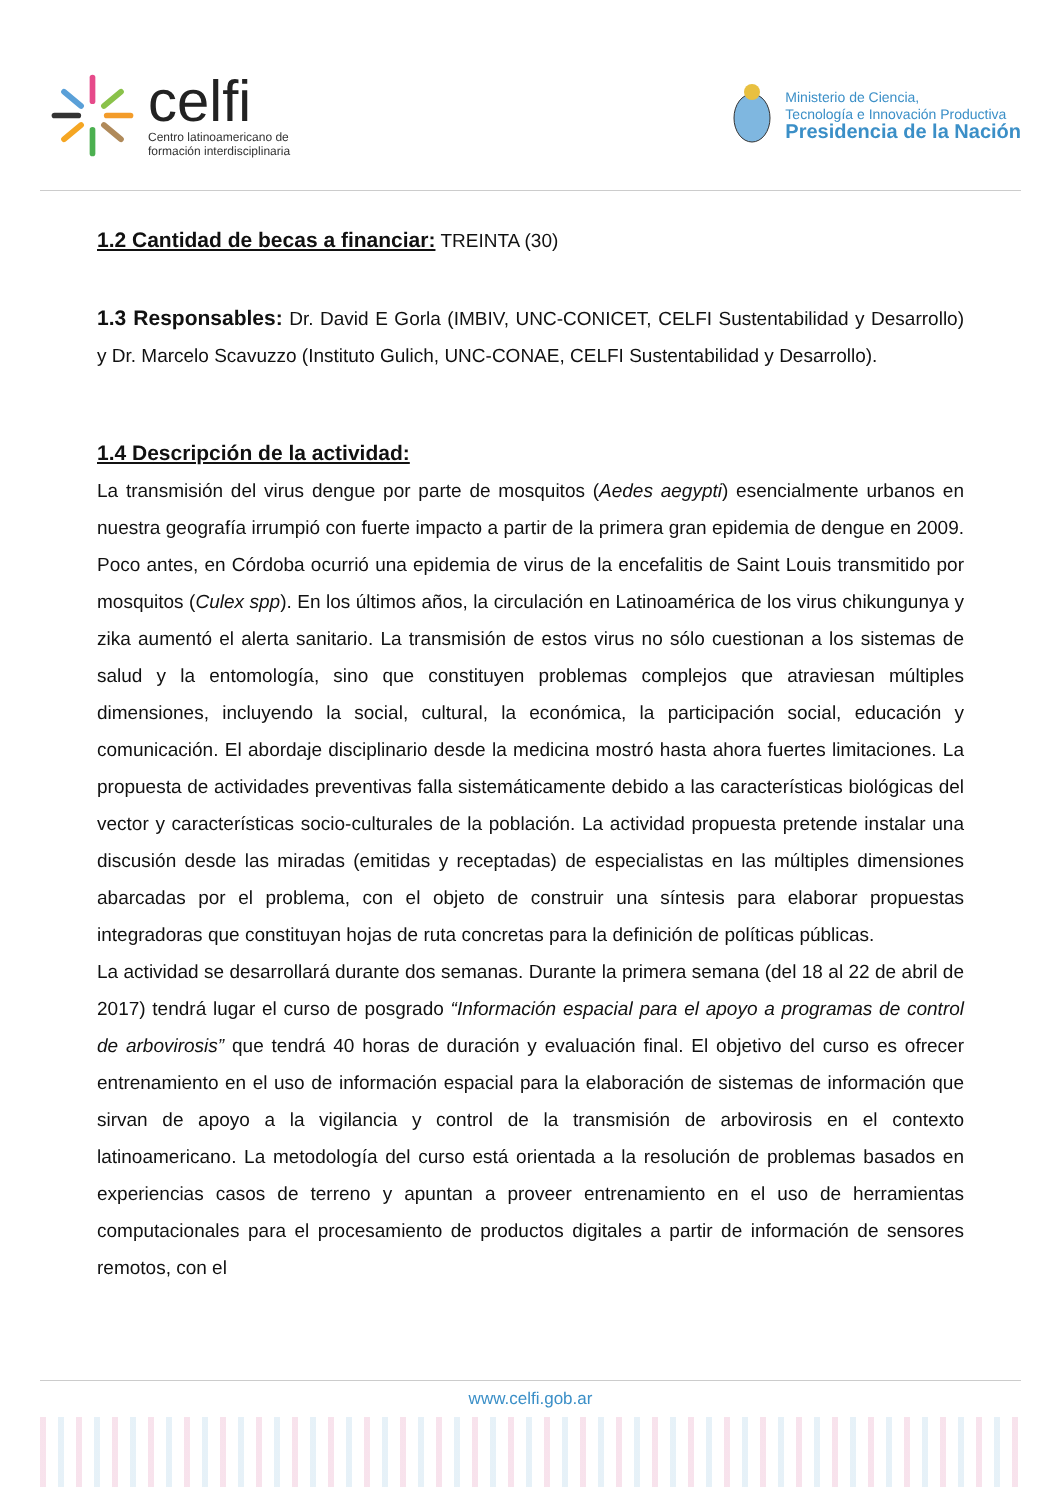celfi
Centro latinoamericano de
formación interdisciplinaria
Ministerio de Ciencia,
Tecnología e Innovación Productiva
Presidencia de la Nación
1.2 Cantidad de becas a financiar:
TREINTA (30)
1.3 Responsables:
Dr. David E Gorla (IMBIV, UNC-CONICET, CELFI Sustentabilidad y Desarrollo) y Dr. Marcelo Scavuzzo (Instituto Gulich, UNC-CONAE, CELFI Sustentabilidad y Desarrollo).
1.4 Descripción de la actividad:
La transmisión del virus dengue por parte de mosquitos (Aedes aegypti) esencialmente urbanos en nuestra geografía irrumpió con fuerte impacto a partir de la primera gran epidemia de dengue en 2009. Poco antes, en Córdoba ocurrió una epidemia de virus de la encefalitis de Saint Louis transmitido por mosquitos (Culex spp). En los últimos años, la circulación en Latinoamérica de los virus chikungunya y zika aumentó el alerta sanitario. La transmisión de estos virus no sólo cuestionan a los sistemas de salud y la entomología, sino que constituyen problemas complejos que atraviesan múltiples dimensiones, incluyendo la social, cultural, la económica, la participación social, educación y comunicación. El abordaje disciplinario desde la medicina mostró hasta ahora fuertes limitaciones. La propuesta de actividades preventivas falla sistemáticamente debido a las características biológicas del vector y características socio-culturales de la población. La actividad propuesta pretende instalar una discusión desde las miradas (emitidas y receptadas) de especialistas en las múltiples dimensiones abarcadas por el problema, con el objeto de construir una síntesis para elaborar propuestas integradoras que constituyan hojas de ruta concretas para la definición de políticas públicas.
La actividad se desarrollará durante dos semanas. Durante la primera semana (del 18 al 22 de abril de 2017) tendrá lugar el curso de posgrado “Información espacial para el apoyo a programas de control de arbovirosis” que tendrá 40 horas de duración y evaluación final. El objetivo del curso es ofrecer entrenamiento en el uso de información espacial para la elaboración de sistemas de información que sirvan de apoyo a la vigilancia y control de la transmisión de arbovirosis en el contexto latinoamericano. La metodología del curso está orientada a la resolución de problemas basados en experiencias casos de terreno y apuntan a proveer entrenamiento en el uso de herramientas computacionales para el procesamiento de productos digitales a partir de información de sensores remotos, con el
www.celfi.gob.ar